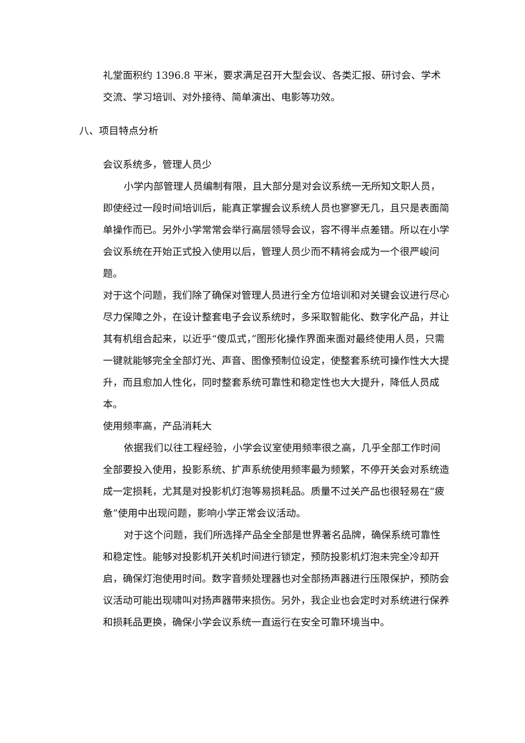礼堂面积约 1396.8 平米，要求满足召开大型会议、各类汇报、研讨会、学术交流、学习培训、对外接待、简单演出、电影等功效。
八、项目特点分析
会议系统多，管理人员少
小学内部管理人员编制有限，且大部分是对会议系统一无所知文职人员，即使经过一段时间培训后，能真正掌握会议系统人员也寥寥无几，且只是表面简单操作而已。另外小学常常会举行高层领导会议，容不得半点差错。所以在小学会议系统在开始正式投入使用以后，管理人员少而不精将会成为一个很严峻问题。
对于这个问题，我们除了确保对管理人员进行全方位培训和对关键会议进行尽心尽力保障之外，在设计整套电子会议系统时，多采取智能化、数字化产品，并让其有机组合起来，以近乎“傻瓜式，”图形化操作界面来面对最终使用人员，只需一键就能够完全全部灯光、声音、图像预制位设定，使整套系统可操作性大大提升，而且愈加人性化，同时整套系统可靠性和稳定性也大大提升，降低人员成本。
使用频率高，产品消耗大
依据我们以往工程经验，小学会议室使用频率很之高，几乎全部工作时间全部要投入使用，投影系统、扩声系统使用频率最为频繁，不停开关会对系统造成一定损耗，尤其是对投影机灯泡等易损耗品。质量不过关产品也很轻易在“疲惫”使用中出现问题，影响小学正常会议活动。
对于这个问题，我们所选择产品全全部是世界著名品牌，确保系统可靠性和稳定性。能够对投影机开关机时间进行锁定，预防投影机灯泡未完全冷却开启，确保灯泡使用时间。数字音频处理器也对全部扬声器进行压限保护，预防会议活动可能出现啸叫对扬声器带来损伤。另外，我企业也会定时对系统进行保养和损耗品更换，确保小学会议系统一直运行在安全可靠环境当中。